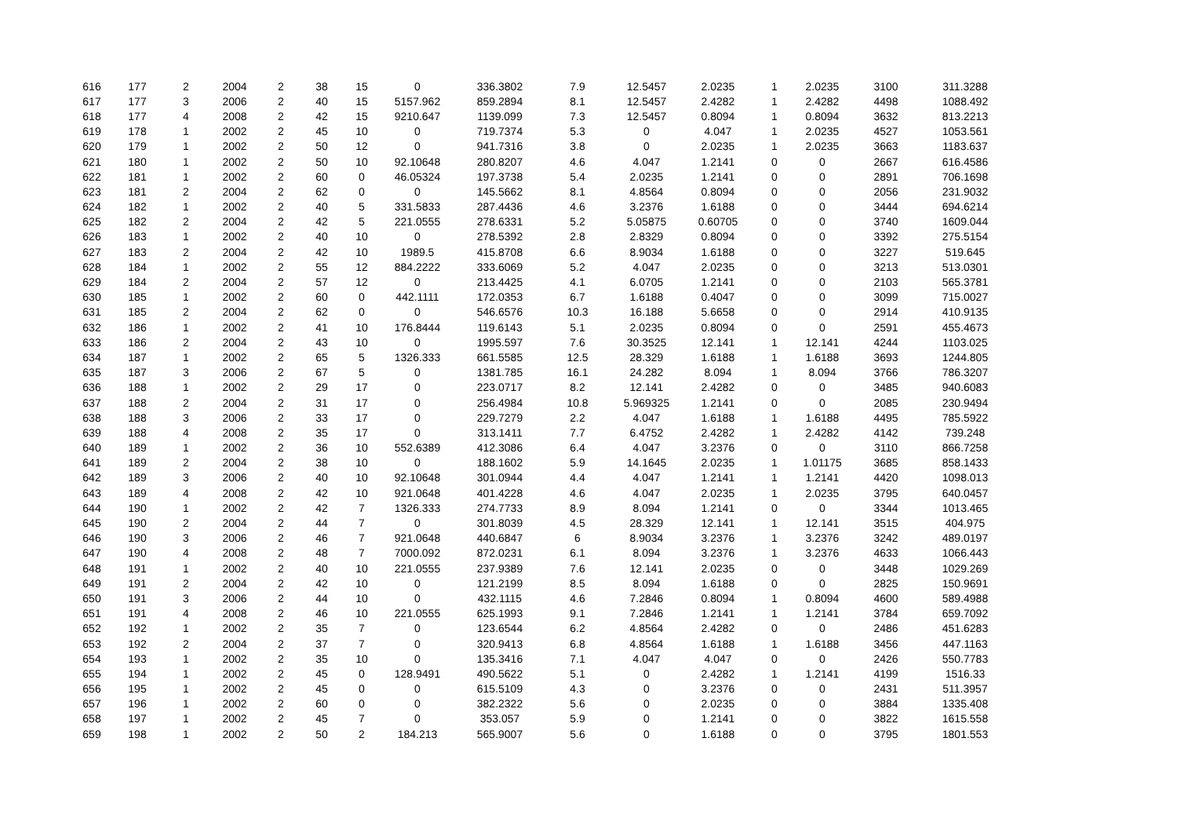| 616 | 177 | 2 | 2004 | 2 | 38 | 15 | 0 | 336.3802 | 7.9 | 12.5457 | 2.0235 | 1 | 2.0235 | 3100 | 311.3288 |
| 617 | 177 | 3 | 2006 | 2 | 40 | 15 | 5157.962 | 859.2894 | 8.1 | 12.5457 | 2.4282 | 1 | 2.4282 | 4498 | 1088.492 |
| 618 | 177 | 4 | 2008 | 2 | 42 | 15 | 9210.647 | 1139.099 | 7.3 | 12.5457 | 0.8094 | 1 | 0.8094 | 3632 | 813.2213 |
| 619 | 178 | 1 | 2002 | 2 | 45 | 10 | 0 | 719.7374 | 5.3 | 0 | 4.047 | 1 | 2.0235 | 4527 | 1053.561 |
| 620 | 179 | 1 | 2002 | 2 | 50 | 12 | 0 | 941.7316 | 3.8 | 0 | 2.0235 | 1 | 2.0235 | 3663 | 1183.637 |
| 621 | 180 | 1 | 2002 | 2 | 50 | 10 | 92.10648 | 280.8207 | 4.6 | 4.047 | 1.2141 | 0 | 0 | 2667 | 616.4586 |
| 622 | 181 | 1 | 2002 | 2 | 60 | 0 | 46.05324 | 197.3738 | 5.4 | 2.0235 | 1.2141 | 0 | 0 | 2891 | 706.1698 |
| 623 | 181 | 2 | 2004 | 2 | 62 | 0 | 0 | 145.5662 | 8.1 | 4.8564 | 0.8094 | 0 | 0 | 2056 | 231.9032 |
| 624 | 182 | 1 | 2002 | 2 | 40 | 5 | 331.5833 | 287.4436 | 4.6 | 3.2376 | 1.6188 | 0 | 0 | 3444 | 694.6214 |
| 625 | 182 | 2 | 2004 | 2 | 42 | 5 | 221.0555 | 278.6331 | 5.2 | 5.05875 | 0.60705 | 0 | 0 | 3740 | 1609.044 |
| 626 | 183 | 1 | 2002 | 2 | 40 | 10 | 0 | 278.5392 | 2.8 | 2.8329 | 0.8094 | 0 | 0 | 3392 | 275.5154 |
| 627 | 183 | 2 | 2004 | 2 | 42 | 10 | 1989.5 | 415.8708 | 6.6 | 8.9034 | 1.6188 | 0 | 0 | 3227 | 519.645 |
| 628 | 184 | 1 | 2002 | 2 | 55 | 12 | 884.2222 | 333.6069 | 5.2 | 4.047 | 2.0235 | 0 | 0 | 3213 | 513.0301 |
| 629 | 184 | 2 | 2004 | 2 | 57 | 12 | 0 | 213.4425 | 4.1 | 6.0705 | 1.2141 | 0 | 0 | 2103 | 565.3781 |
| 630 | 185 | 1 | 2002 | 2 | 60 | 0 | 442.1111 | 172.0353 | 6.7 | 1.6188 | 0.4047 | 0 | 0 | 3099 | 715.0027 |
| 631 | 185 | 2 | 2004 | 2 | 62 | 0 | 0 | 546.6576 | 10.3 | 16.188 | 5.6658 | 0 | 0 | 2914 | 410.9135 |
| 632 | 186 | 1 | 2002 | 2 | 41 | 10 | 176.8444 | 119.6143 | 5.1 | 2.0235 | 0.8094 | 0 | 0 | 2591 | 455.4673 |
| 633 | 186 | 2 | 2004 | 2 | 43 | 10 | 0 | 1995.597 | 7.6 | 30.3525 | 12.141 | 1 | 12.141 | 4244 | 1103.025 |
| 634 | 187 | 1 | 2002 | 2 | 65 | 5 | 1326.333 | 661.5585 | 12.5 | 28.329 | 1.6188 | 1 | 1.6188 | 3693 | 1244.805 |
| 635 | 187 | 3 | 2006 | 2 | 67 | 5 | 0 | 1381.785 | 16.1 | 24.282 | 8.094 | 1 | 8.094 | 3766 | 786.3207 |
| 636 | 188 | 1 | 2002 | 2 | 29 | 17 | 0 | 223.0717 | 8.2 | 12.141 | 2.4282 | 0 | 0 | 3485 | 940.6083 |
| 637 | 188 | 2 | 2004 | 2 | 31 | 17 | 0 | 256.4984 | 10.8 | 5.969325 | 1.2141 | 0 | 0 | 2085 | 230.9494 |
| 638 | 188 | 3 | 2006 | 2 | 33 | 17 | 0 | 229.7279 | 2.2 | 4.047 | 1.6188 | 1 | 1.6188 | 4495 | 785.5922 |
| 639 | 188 | 4 | 2008 | 2 | 35 | 17 | 0 | 313.1411 | 7.7 | 6.4752 | 2.4282 | 1 | 2.4282 | 4142 | 739.248 |
| 640 | 189 | 1 | 2002 | 2 | 36 | 10 | 552.6389 | 412.3086 | 6.4 | 4.047 | 3.2376 | 0 | 0 | 3110 | 866.7258 |
| 641 | 189 | 2 | 2004 | 2 | 38 | 10 | 0 | 188.1602 | 5.9 | 14.1645 | 2.0235 | 1 | 1.01175 | 3685 | 858.1433 |
| 642 | 189 | 3 | 2006 | 2 | 40 | 10 | 92.10648 | 301.0944 | 4.4 | 4.047 | 1.2141 | 1 | 1.2141 | 4420 | 1098.013 |
| 643 | 189 | 4 | 2008 | 2 | 42 | 10 | 921.0648 | 401.4228 | 4.6 | 4.047 | 2.0235 | 1 | 2.0235 | 3795 | 640.0457 |
| 644 | 190 | 1 | 2002 | 2 | 42 | 7 | 1326.333 | 274.7733 | 8.9 | 8.094 | 1.2141 | 0 | 0 | 3344 | 1013.465 |
| 645 | 190 | 2 | 2004 | 2 | 44 | 7 | 0 | 301.8039 | 4.5 | 28.329 | 12.141 | 1 | 12.141 | 3515 | 404.975 |
| 646 | 190 | 3 | 2006 | 2 | 46 | 7 | 921.0648 | 440.6847 | 6 | 8.9034 | 3.2376 | 1 | 3.2376 | 3242 | 489.0197 |
| 647 | 190 | 4 | 2008 | 2 | 48 | 7 | 7000.092 | 872.0231 | 6.1 | 8.094 | 3.2376 | 1 | 3.2376 | 4633 | 1066.443 |
| 648 | 191 | 1 | 2002 | 2 | 40 | 10 | 221.0555 | 237.9389 | 7.6 | 12.141 | 2.0235 | 0 | 0 | 3448 | 1029.269 |
| 649 | 191 | 2 | 2004 | 2 | 42 | 10 | 0 | 121.2199 | 8.5 | 8.094 | 1.6188 | 0 | 0 | 2825 | 150.9691 |
| 650 | 191 | 3 | 2006 | 2 | 44 | 10 | 0 | 432.1115 | 4.6 | 7.2846 | 0.8094 | 1 | 0.8094 | 4600 | 589.4988 |
| 651 | 191 | 4 | 2008 | 2 | 46 | 10 | 221.0555 | 625.1993 | 9.1 | 7.2846 | 1.2141 | 1 | 1.2141 | 3784 | 659.7092 |
| 652 | 192 | 1 | 2002 | 2 | 35 | 7 | 0 | 123.6544 | 6.2 | 4.8564 | 2.4282 | 0 | 0 | 2486 | 451.6283 |
| 653 | 192 | 2 | 2004 | 2 | 37 | 7 | 0 | 320.9413 | 6.8 | 4.8564 | 1.6188 | 1 | 1.6188 | 3456 | 447.1163 |
| 654 | 193 | 1 | 2002 | 2 | 35 | 10 | 0 | 135.3416 | 7.1 | 4.047 | 4.047 | 0 | 0 | 2426 | 550.7783 |
| 655 | 194 | 1 | 2002 | 2 | 45 | 0 | 128.9491 | 490.5622 | 5.1 | 0 | 2.4282 | 1 | 1.2141 | 4199 | 1516.33 |
| 656 | 195 | 1 | 2002 | 2 | 45 | 0 | 0 | 615.5109 | 4.3 | 0 | 3.2376 | 0 | 0 | 2431 | 511.3957 |
| 657 | 196 | 1 | 2002 | 2 | 60 | 0 | 0 | 382.2322 | 5.6 | 0 | 2.0235 | 0 | 0 | 3884 | 1335.408 |
| 658 | 197 | 1 | 2002 | 2 | 45 | 7 | 0 | 353.057 | 5.9 | 0 | 1.2141 | 0 | 0 | 3822 | 1615.558 |
| 659 | 198 | 1 | 2002 | 2 | 50 | 2 | 184.213 | 565.9007 | 5.6 | 0 | 1.6188 | 0 | 0 | 3795 | 1801.553 |